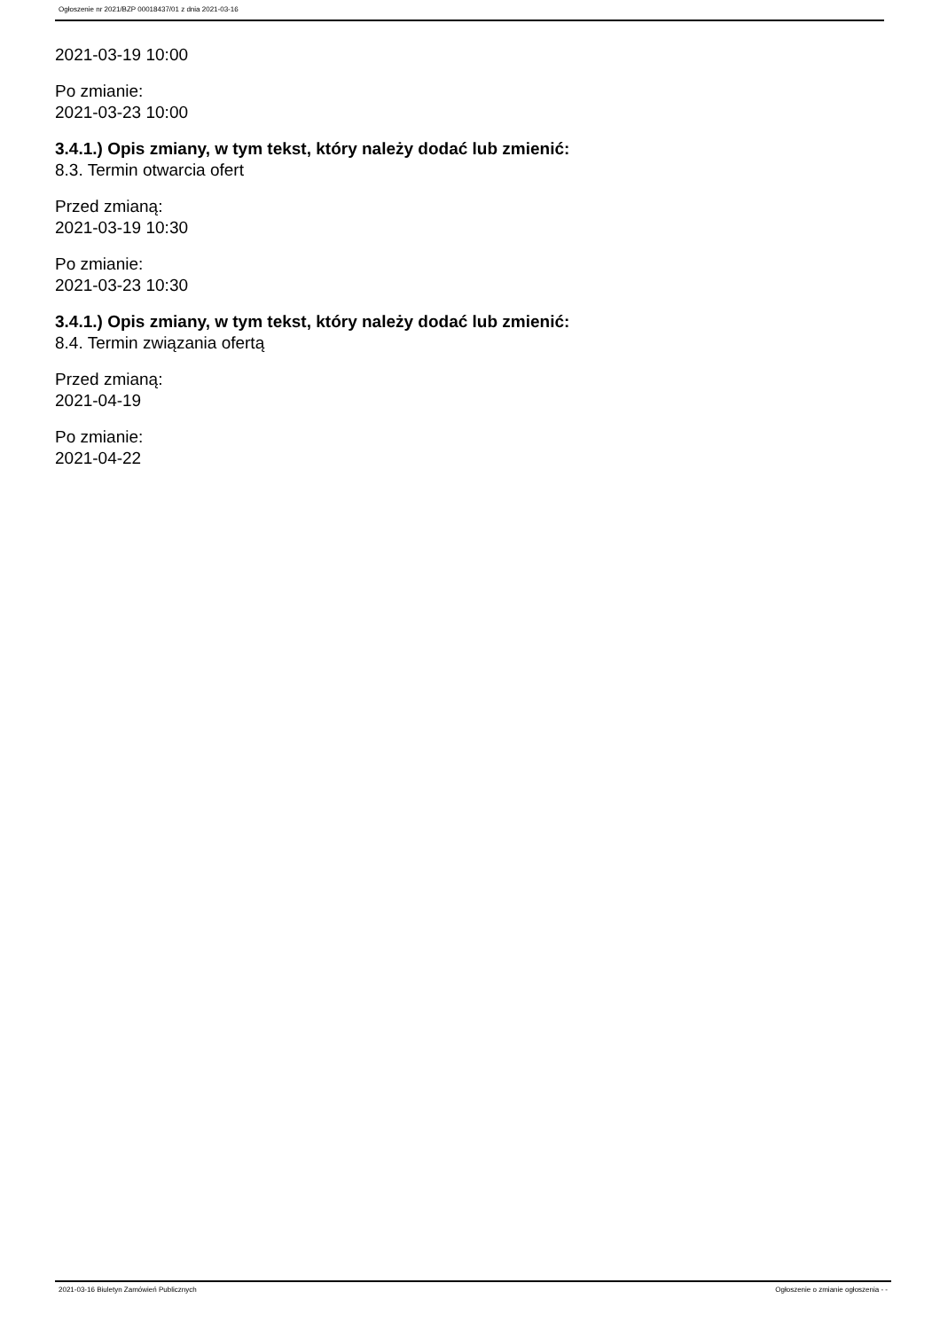Ogłoszenie nr 2021/BZP 00018437/01 z dnia 2021-03-16
2021-03-19 10:00
Po zmianie:
2021-03-23 10:00
3.4.1.) Opis zmiany, w tym tekst, który należy dodać lub zmienić:
8.3. Termin otwarcia ofert
Przed zmianą:
2021-03-19 10:30
Po zmianie:
2021-03-23 10:30
3.4.1.) Opis zmiany, w tym tekst, który należy dodać lub zmienić:
8.4. Termin związania ofertą
Przed zmianą:
2021-04-19
Po zmianie:
2021-04-22
2021-03-16 Biuletyn Zamówień Publicznych Ogłoszenie o zmianie ogłoszenia - -